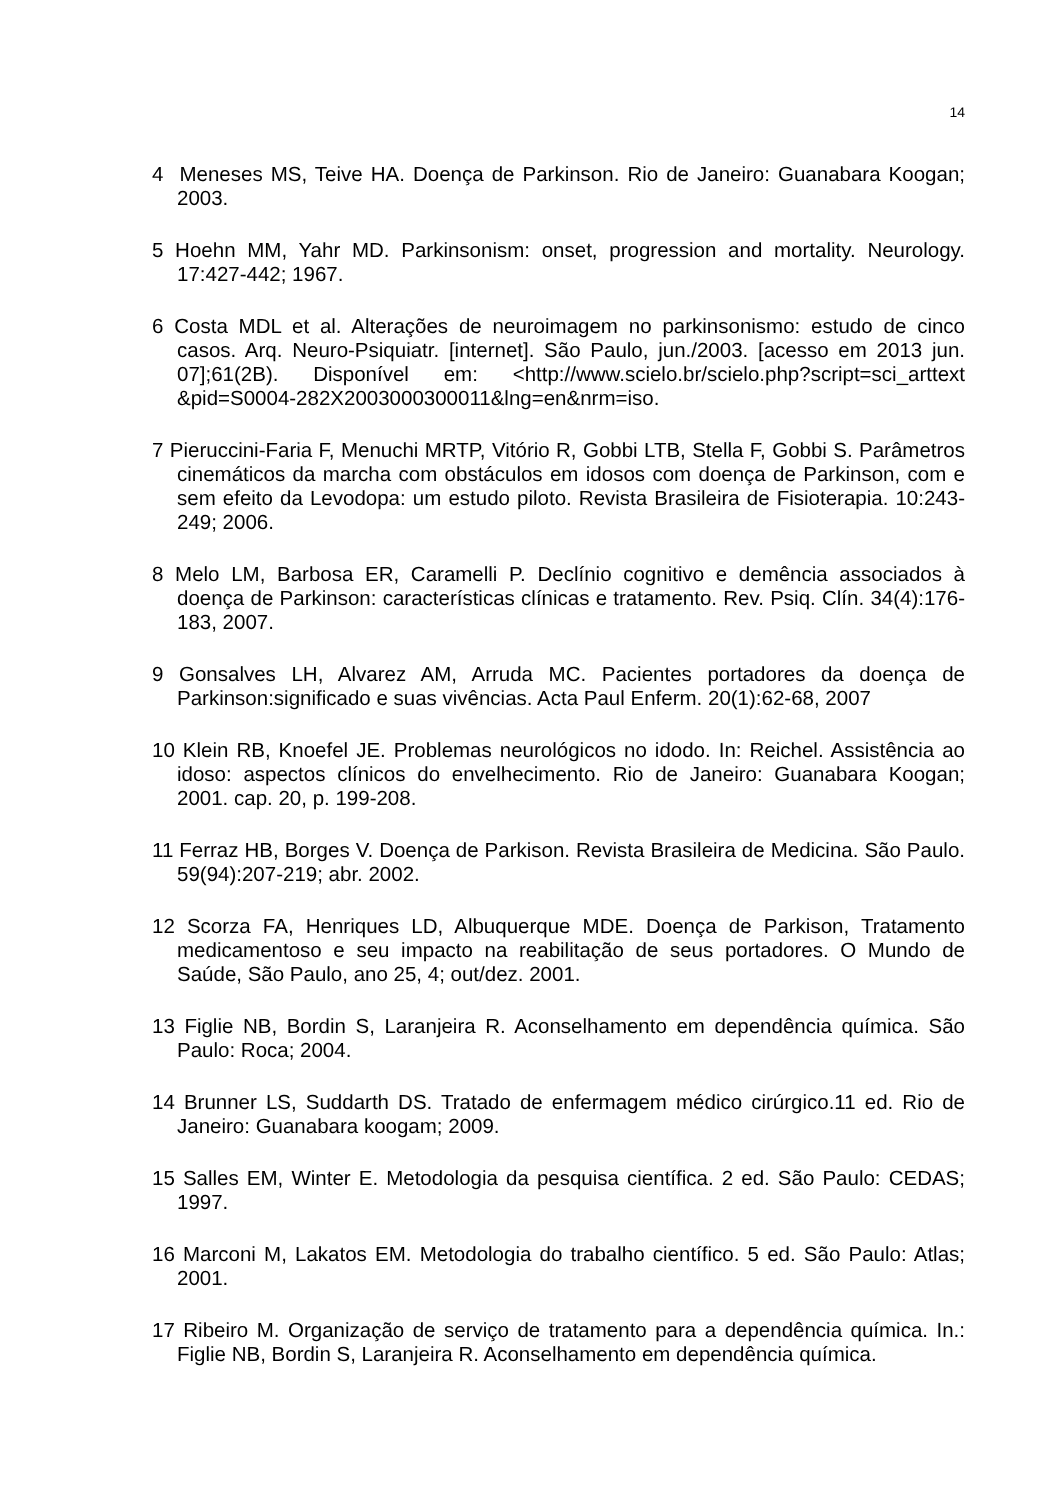14
4 Meneses MS, Teive HA. Doença de Parkinson. Rio de Janeiro: Guanabara Koogan; 2003.
5 Hoehn MM, Yahr MD. Parkinsonism: onset, progression and mortality. Neurology. 17:427-442; 1967.
6 Costa MDL et al. Alterações de neuroimagem no parkinsonismo: estudo de cinco casos. Arq. Neuro-Psiquiatr. [internet]. São Paulo, jun./2003. [acesso em 2013 jun. 07];61(2B). Disponível em: <http://www.scielo.br/scielo.php?script=sci_arttext &pid=S0004-282X2003000300011&lng=en&nrm=iso.
7 Pieruccini-Faria F, Menuchi MRTP, Vitório R, Gobbi LTB, Stella F, Gobbi S. Parâmetros cinemáticos da marcha com obstáculos em idosos com doença de Parkinson, com e sem efeito da Levodopa: um estudo piloto. Revista Brasileira de Fisioterapia. 10:243-249; 2006.
8 Melo LM, Barbosa ER, Caramelli P. Declínio cognitivo e demência associados à doença de Parkinson: características clínicas e tratamento. Rev. Psiq. Clín. 34(4):176-183, 2007.
9 Gonsalves LH, Alvarez AM, Arruda MC. Pacientes portadores da doença de Parkinson:significado e suas vivências. Acta Paul Enferm. 20(1):62-68, 2007
10 Klein RB, Knoefel JE. Problemas neurológicos no idodo. In: Reichel. Assistência ao idoso: aspectos clínicos do envelhecimento. Rio de Janeiro: Guanabara Koogan; 2001. cap. 20, p. 199-208.
11 Ferraz HB, Borges V. Doença de Parkison. Revista Brasileira de Medicina. São Paulo. 59(94):207-219; abr. 2002.
12 Scorza FA, Henriques LD, Albuquerque MDE. Doença de Parkison, Tratamento medicamentoso e seu impacto na reabilitação de seus portadores. O Mundo de Saúde, São Paulo, ano 25, 4; out/dez. 2001.
13 Figlie NB, Bordin S, Laranjeira R. Aconselhamento em dependência química. São Paulo: Roca; 2004.
14 Brunner LS, Suddarth DS. Tratado de enfermagem médico cirúrgico.11 ed. Rio de Janeiro: Guanabara koogam; 2009.
15 Salles EM, Winter E. Metodologia da pesquisa científica. 2 ed. São Paulo: CEDAS; 1997.
16 Marconi M, Lakatos EM. Metodologia do trabalho científico. 5 ed. São Paulo: Atlas; 2001.
17 Ribeiro M. Organização de serviço de tratamento para a dependência química. In.: Figlie NB, Bordin S, Laranjeira R. Aconselhamento em dependência química.